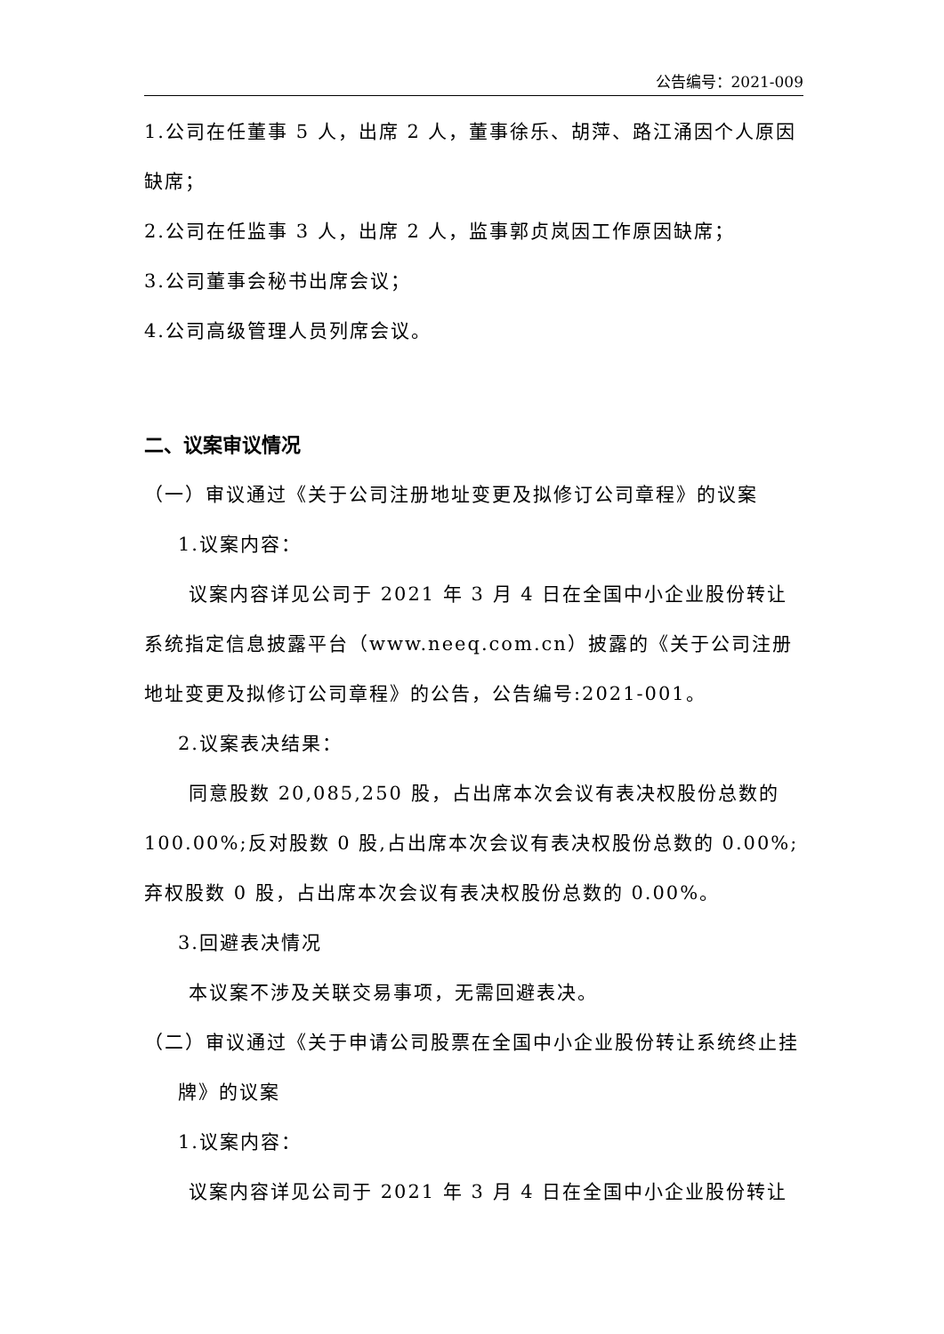公告编号：2021-009
1.公司在任董事 5 人，出席 2 人，董事徐乐、胡萍、路江涌因个人原因缺席；
2.公司在任监事 3 人，出席 2 人，监事郭贞岚因工作原因缺席；
3.公司董事会秘书出席会议；
4.公司高级管理人员列席会议。
二、议案审议情况
（一）审议通过《关于公司注册地址变更及拟修订公司章程》的议案
1.议案内容：
议案内容详见公司于 2021 年 3 月 4 日在全国中小企业股份转让系统指定信息披露平台（www.neeq.com.cn）披露的《关于公司注册地址变更及拟修订公司章程》的公告，公告编号:2021-001。
2.议案表决结果：
同意股数 20,085,250 股，占出席本次会议有表决权股份总数的100.00%;反对股数 0 股,占出席本次会议有表决权股份总数的 0.00%;弃权股数 0 股，占出席本次会议有表决权股份总数的 0.00%。
3.回避表决情况
本议案不涉及关联交易事项，无需回避表决。
（二）审议通过《关于申请公司股票在全国中小企业股份转让系统终止挂牌》的议案
1.议案内容：
议案内容详见公司于 2021 年 3 月 4 日在全国中小企业股份转让